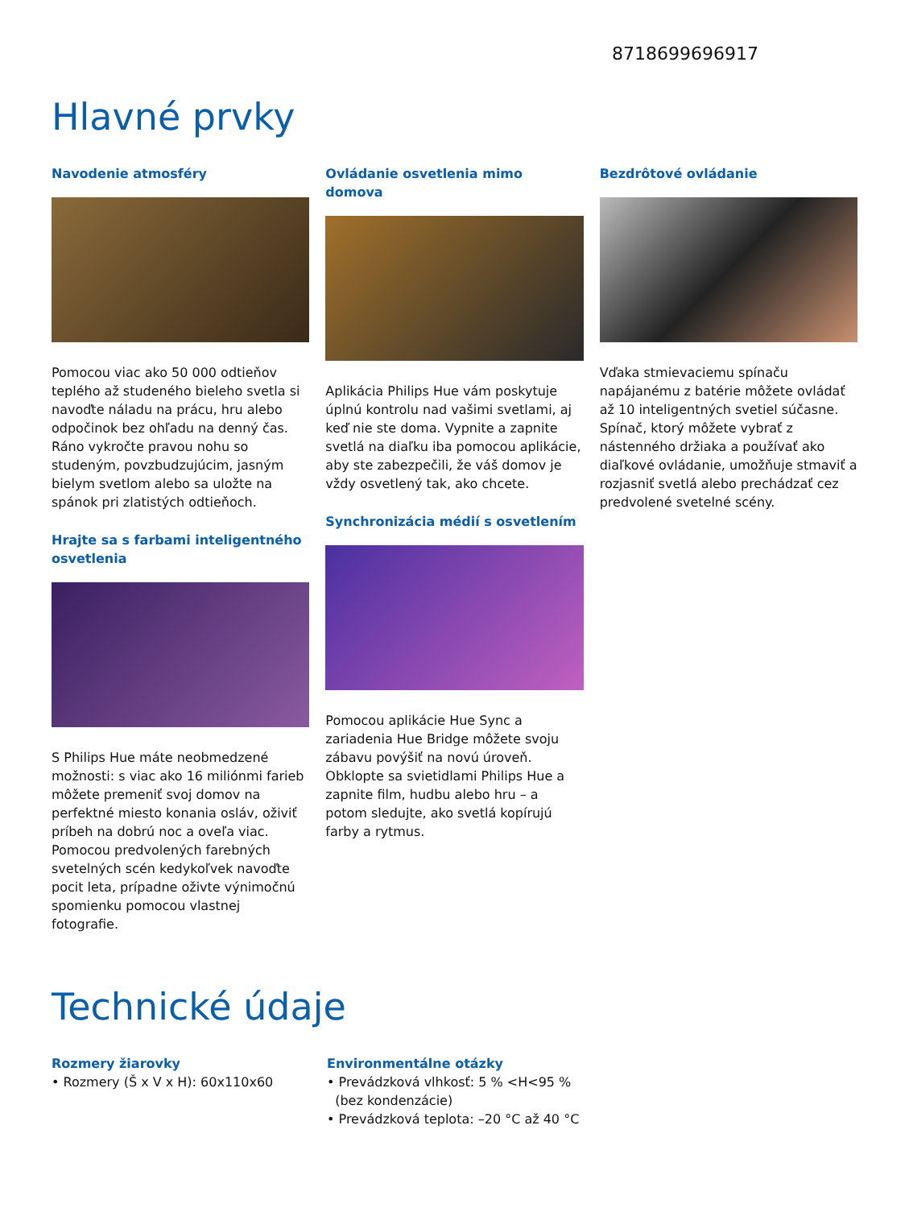8718699696917
Hlavné prvky
Navodenie atmosféry
Pomocou viac ako 50 000 odtieňov teplého až studeného bieleho svetla si navoďte náladu na prácu, hru alebo odpočinok bez ohľadu na denný čas. Ráno vykročte pravou nohu so studeným, povzbudzujúcim, jasným bielym svetlom alebo sa uložte na spánok pri zlatistých odtieňoch.
Hrajte sa s farbami inteligentného osvetlenia
S Philips Hue máte neobmedzené možnosti: s viac ako 16 miliónmi farieb môžete premeniť svoj domov na perfektné miesto konania osláv, oživiť príbeh na dobrú noc a oveľa viac. Pomocou predvolených farebných svetelných scén kedykoľvek navoďte pocit leta, prípadne oživte výnimočnú spomienku pomocou vlastnej fotografie.
Ovládanie osvetlenia mimo domova
Aplikácia Philips Hue vám poskytuje úplnú kontrolu nad vašimi svetlami, aj keď nie ste doma. Vypnite a zapnite svetlá na diaľku iba pomocou aplikácie, aby ste zabezpečili, že váš domov je vždy osvetlený tak, ako chcete.
Synchronizácia médií s osvetlením
Pomocou aplikácie Hue Sync a zariadenia Hue Bridge môžete svoju zábavu povýšiť na novú úroveň. Obklopte sa svietidlami Philips Hue a zapnite film, hudbu alebo hru – a potom sledujte, ako svetlá kopírujú farby a rytmus.
Bezdrôtové ovládanie
Vďaka stmievaciemu spínaču napájanému z batérie môžete ovládať až 10 inteligentných svetiel súčasne. Spínač, ktorý môžete vybrať z nástenného držiaka a používať ako diaľkové ovládanie, umožňuje stmaviť a rozjasniť svetlá alebo prechádzať cez predvolené svetelné scény.
Technické údaje
Rozmery žiarovky
• Rozmery (Š x V x H): 60x110x60
Environmentálne otázky
• Prevádzková vlhkosť: 5 % <H<95 %
(bez kondenzácie)
• Prevádzková teplota: –20 °C až 40 °C